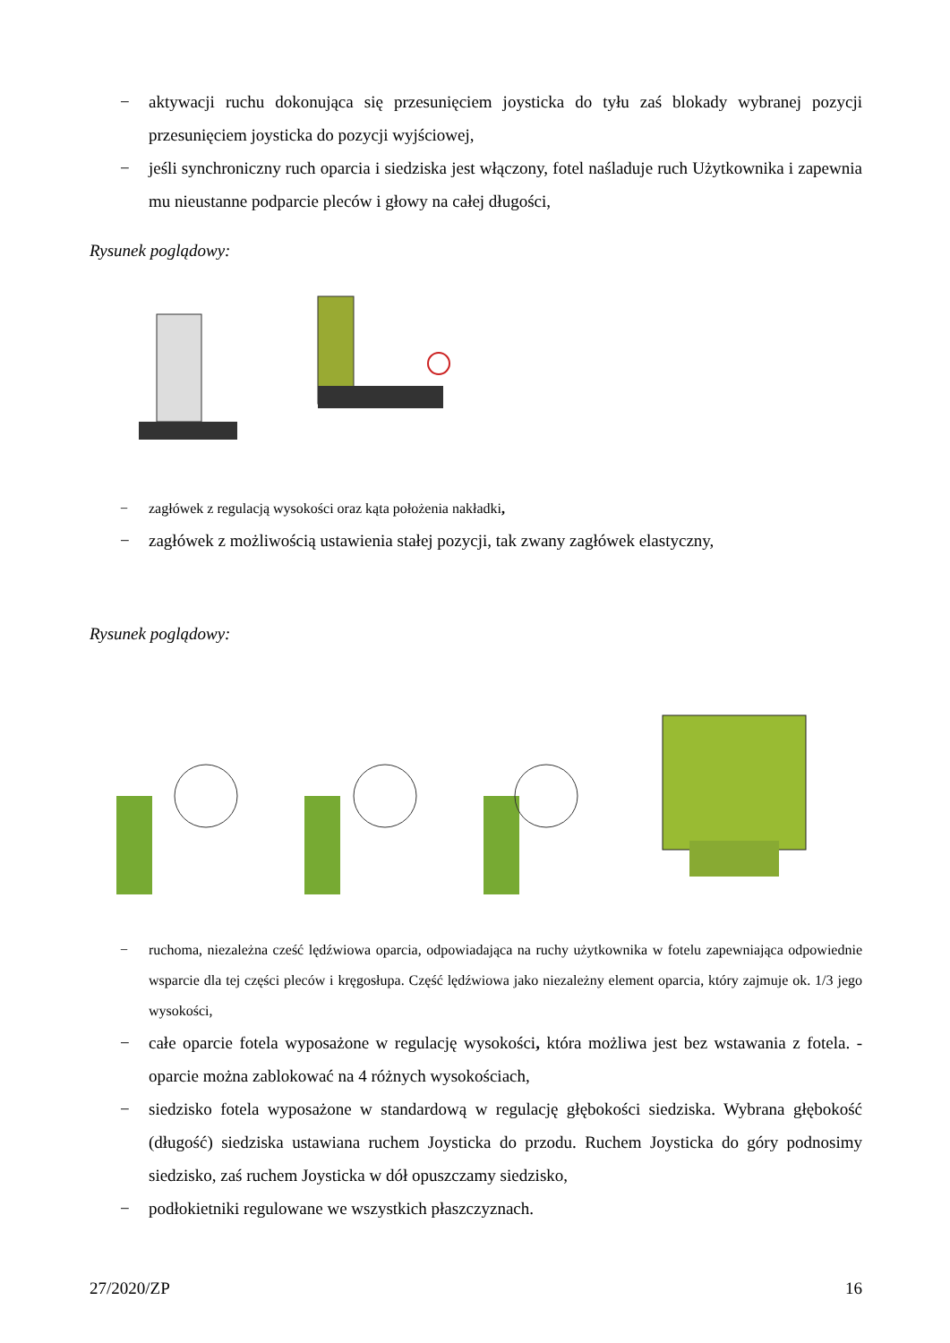− aktywacji ruchu dokonująca się przesunięciem joysticka do tyłu zaś blokady wybranej pozycji przesunięciem joysticka do pozycji wyjściowej,
− jeśli synchroniczny ruch oparcia i siedziska jest włączony, fotel naśladuje ruch Użytkownika i zapewnia mu nieustanne podparcie pleców i głowy na całej długości,
Rysunek poglądowy:
− zagłówek z regulacją wysokości oraz kąta położenia nakładki,
− zagłówek z możliwością ustawienia stałej pozycji, tak zwany zagłówek elastyczny,
Rysunek poglądowy:
− ruchoma, niezależna cześć lędźwiowa oparcia, odpowiadająca na ruchy użytkownika w fotelu zapewniająca odpowiednie wsparcie dla tej części pleców i kręgosłupa. Część lędźwiowa jako niezależny element oparcia, który zajmuje ok. 1/3 jego wysokości,
− całe oparcie fotela wyposażone w regulację wysokości, która możliwa jest bez wstawania z fotela. - oparcie można zablokować na 4 różnych wysokościach,
− siedzisko fotela wyposażone w standardową w regulację głębokości siedziska. Wybrana głębokość (długość) siedziska ustawiana ruchem Joysticka do przodu. Ruchem Joysticka do góry podnosimy siedzisko, zaś ruchem Joysticka w dół opuszczamy siedzisko,
− podłokietniki regulowane we wszystkich płaszczyznach.
27/2020/ZP 16